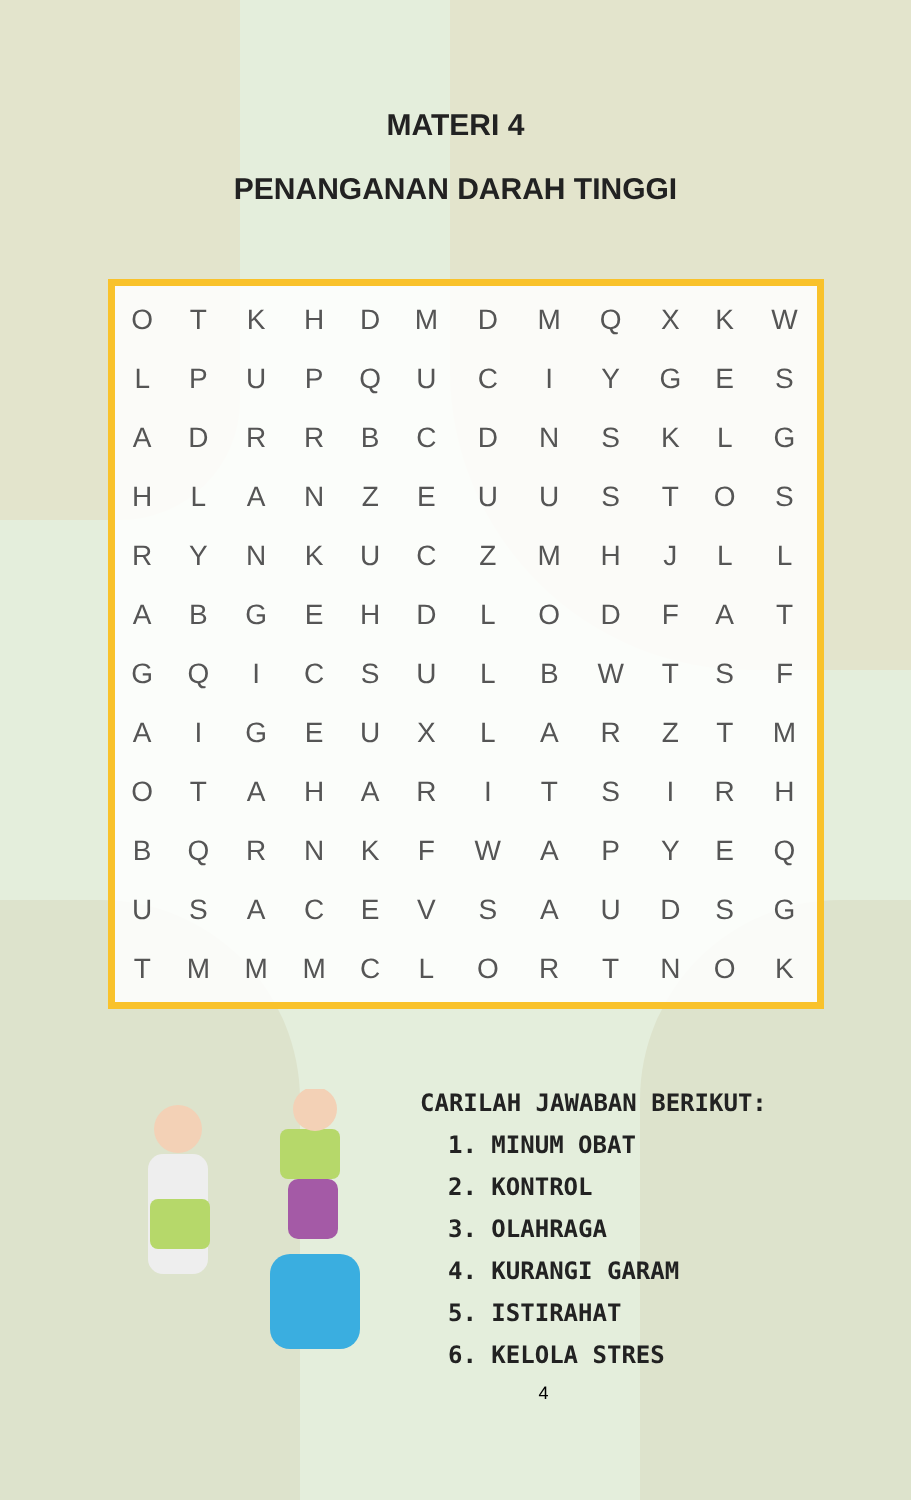MATERI 4
PENANGANAN DARAH TINGGI
| O | T | K | H | D | M | D | M | Q | X | K | W |
| L | P | U | P | Q | U | C | I | Y | G | E | S |
| A | D | R | R | B | C | D | N | S | K | L | G |
| H | L | A | N | Z | E | U | U | S | T | O | S |
| R | Y | N | K | U | C | Z | M | H | J | L | L |
| A | B | G | E | H | D | L | O | D | F | A | T |
| G | Q | I | C | S | U | L | B | W | T | S | F |
| A | I | G | E | U | X | L | A | R | Z | T | M |
| O | T | A | H | A | R | I | T | S | I | R | H |
| B | Q | R | N | K | F | W | A | P | Y | E | Q |
| U | S | A | C | E | V | S | A | U | D | S | G |
| T | M | M | M | C | L | O | R | T | N | O | K |
CARILAH JAWABAN BERIKUT:
1. MINUM OBAT
2. KONTROL
3. OLAHRAGA
4. KURANGI GARAM
5. ISTIRAHAT
6. KELOLA STRES
4